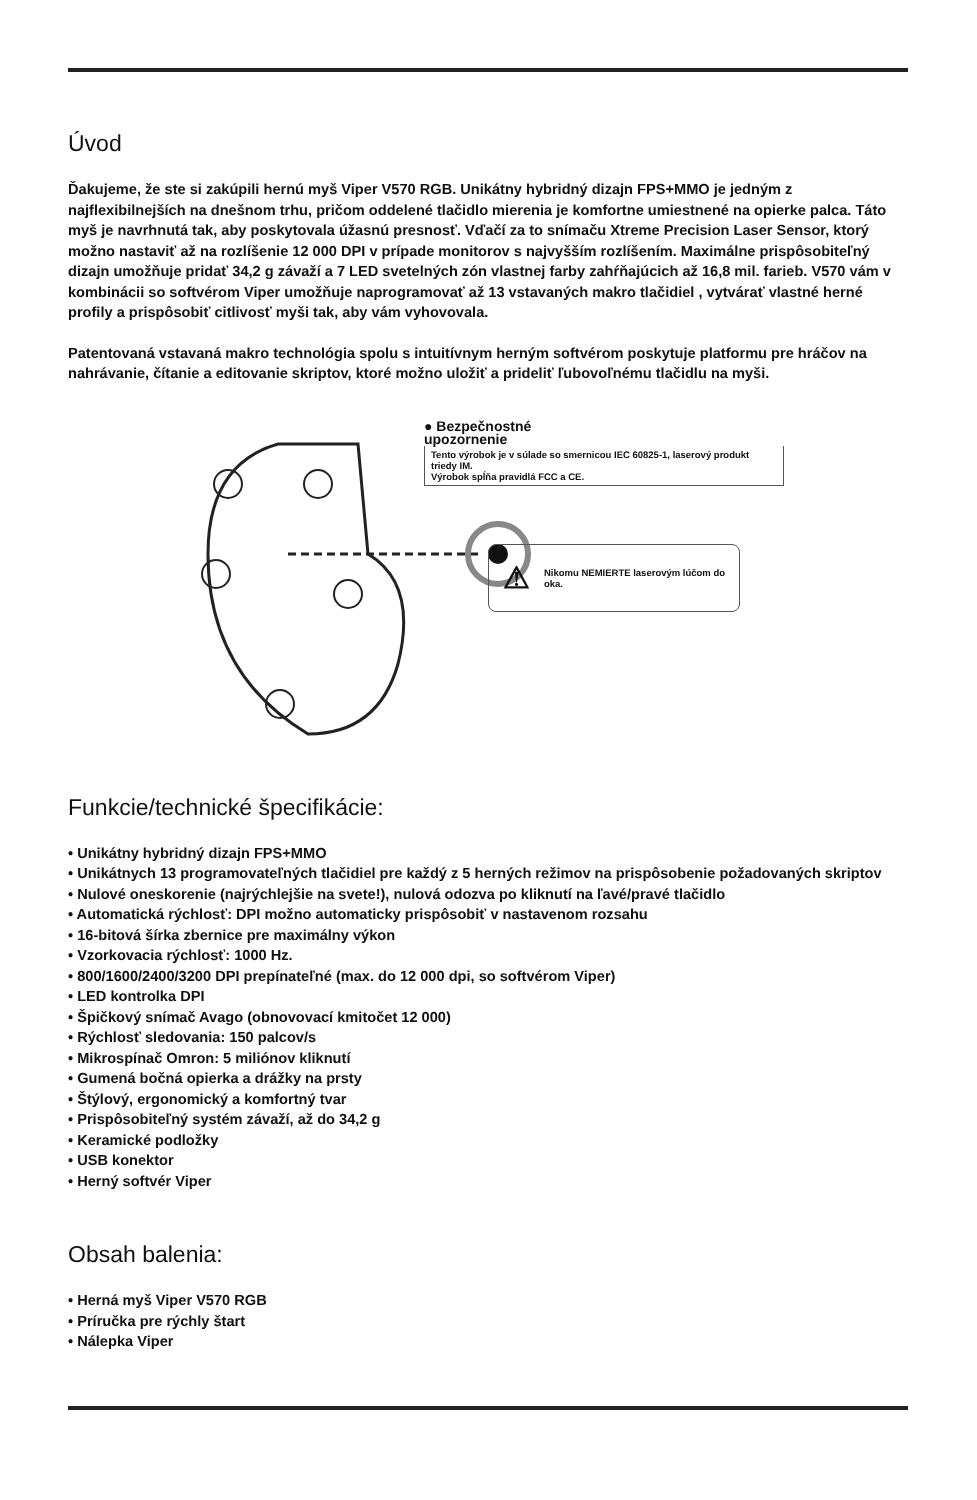Úvod
Ďakujeme, že ste si zakúpili hernú myš Viper V570 RGB. Unikátny hybridný dizajn FPS+MMO je jedným z najflexibilnejších na dnešnom trhu, pričom oddelené tlačidlo mierenia je komfortne umiestnené na opierke palca. Táto myš je navrhnutá tak, aby poskytovala úžasnú presnosť. Vďačí za to snímaču Xtreme Precision Laser Sensor, ktorý možno nastaviť až na rozlíšenie 12 000 DPI v prípade monitorov s najvyšším rozlíšením. Maximálne prispôsobiteľný dizajn umožňuje pridať 34,2 g závaží a 7 LED svetelných zón vlastnej farby zahŕňajúcich až 16,8 mil. farieb. V570 vám v kombinácii so softvérom Viper umožňuje naprogramovať až 13 vstavaných makro tlačidiel , vytvárať vlastné herné profily a prispôsobiť citlivosť myši tak, aby vám vyhovovala.
Patentovaná vstavaná makro technológia spolu s intuitívnym herným softvérom poskytuje platformu pre hráčov na nahrávanie, čítanie a editovanie skriptov, ktoré možno uložiť a prideliť ľubovoľnému tlačidlu na myši.
● Bezpečnostné
upozornenie
Tento výrobok je v súlade so smernicou IEC 60825-1, laserový produkt triedy IM.
Výrobok spĺňa pravidlá FCC a CE.
⚠ Nikomu NEMIERTE laserovým lúčom do oka.
Funkcie/technické špecifikácie:
• Unikátny hybridný dizajn FPS+MMO
• Unikátnych 13 programovateľných tlačidiel pre každý z 5 herných režimov na prispôsobenie požadovaných skriptov
• Nulové oneskorenie (najrýchlejšie na svete!), nulová odozva po kliknutí na ľavé/pravé tlačidlo
• Automatická rýchlosť: DPI možno automaticky prispôsobiť v nastavenom rozsahu
• 16-bitová šírka zbernice pre maximálny výkon
• Vzorkovacia rýchlosť: 1000 Hz.
• 800/1600/2400/3200 DPI prepínateľné (max. do 12 000 dpi, so softvérom Viper)
• LED kontrolka DPI
• Špičkový snímač Avago (obnovovací kmitočet 12 000)
• Rýchlosť sledovania: 150 palcov/s
• Mikrospínač Omron: 5 miliónov kliknutí
• Gumená bočná opierka a drážky na prsty
• Štýlový, ergonomický a komfortný tvar
• Prispôsobiteľný systém závaží, až do 34,2 g
• Keramické podložky
• USB konektor
• Herný softvér Viper
Obsah balenia:
• Herná myš Viper V570 RGB
• Príručka pre rýchly štart
• Nálepka Viper